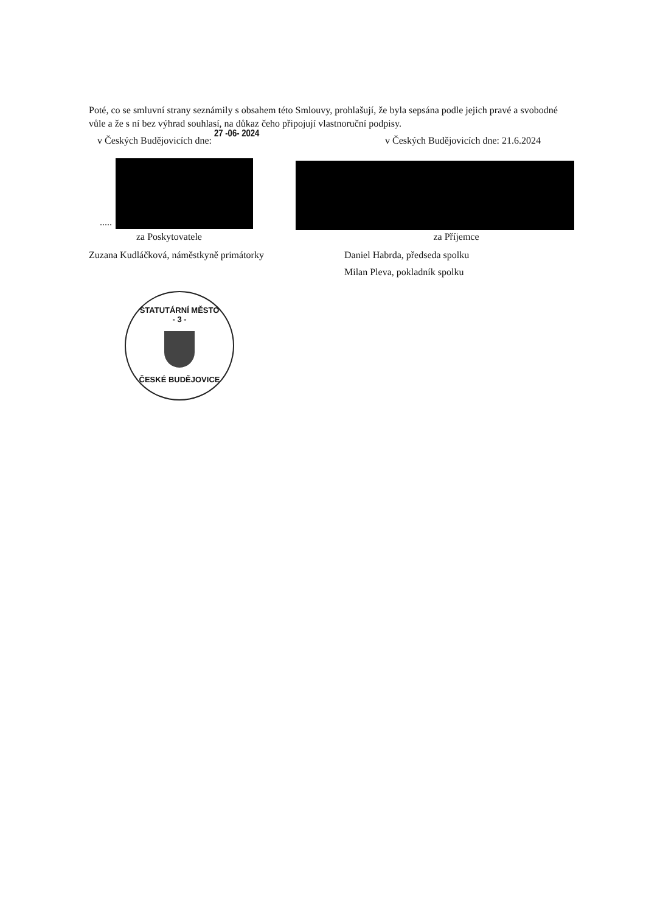Poté, co se smluvní strany seznámily s obsahem této Smlouvy, prohlašují, že byla sepsána podle jejich pravé a svobodné vůle a že s ní bez výhrad souhlasí, na důkaz čeho připojují vlastnoruční podpisy.
v Českých Budějovicích dne: 27 -06- 2024 v Českých Budějovicích dne: 21.6.2024
.....
za Poskytovatele za Příjemce
Zuzana Kudláčková, náměstkyně primátorky Daniel Habrda, předseda spolku
Milan Pleva, pokladník spolku
STATUTÁRNÍ MĚSTO
- 3 -
ČESKÉ BUDĚJOVICE